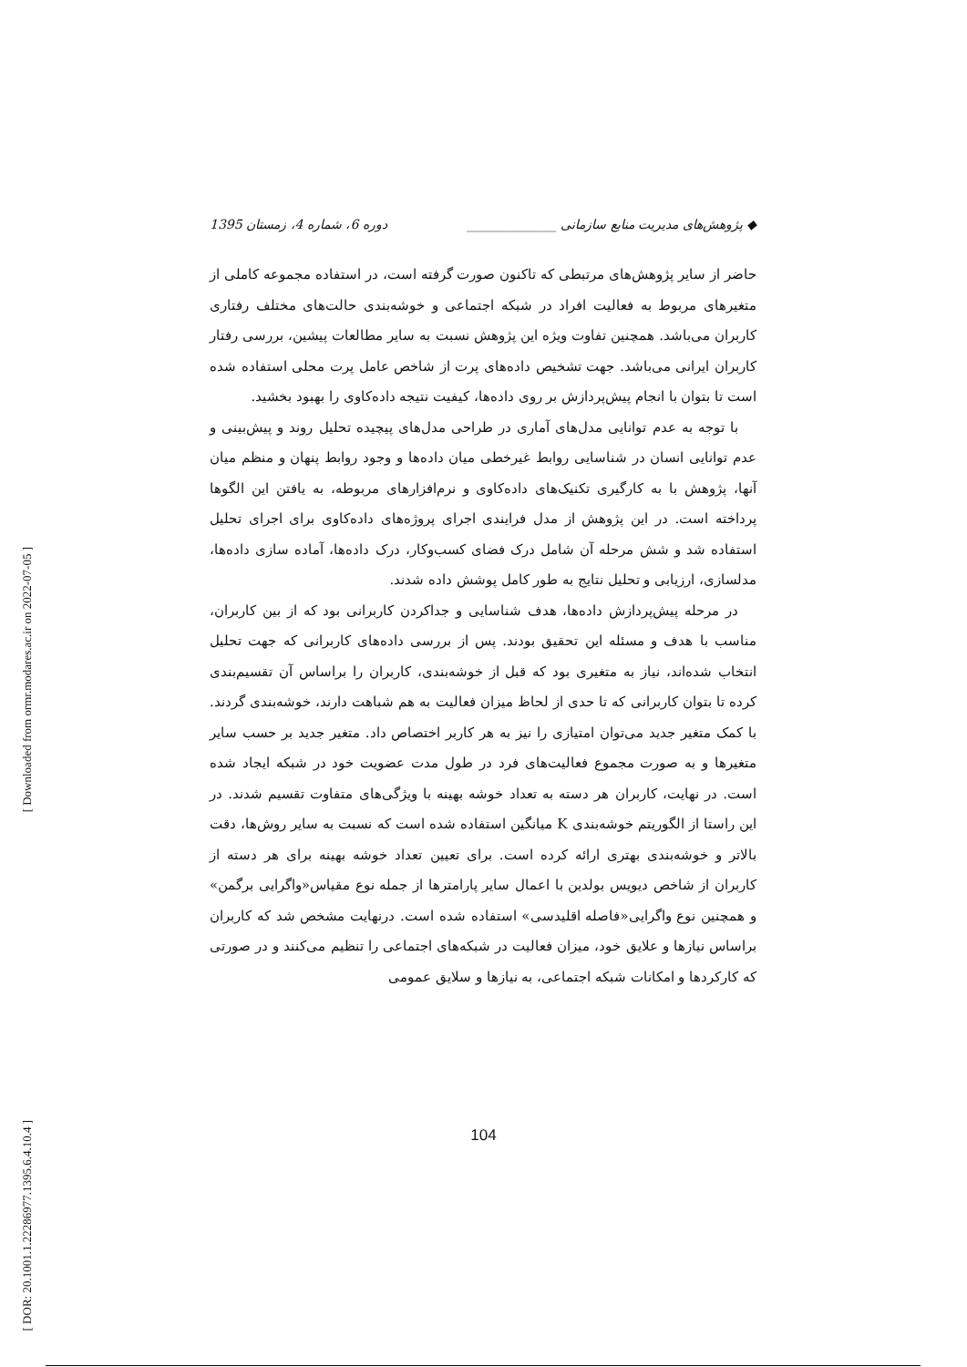[ Downloaded from ormr.modares.ac.ir on 2022-07-05 ]
[ DOR: 20.1001.1.22286977.1395.6.4.10.4 ]
◆ پژوهش‌های مدیریت منابع سازمانی ______________ دوره 6، شماره 4، زمستان 1395
حاضر از سایر پژوهش‌های مرتبطی که تاکنون صورت گرفته است، در استفاده مجموعه کاملی از متغیرهای مربوط به فعالیت افراد در شبکه اجتماعی و خوشه‌بندی حالت‌های مختلف رفتاری کاربران می‌باشد. همچنین تفاوت ویژه این پژوهش نسبت به سایر مطالعات پیشین، بررسی رفتار کاربران ایرانی می‌باشد. جهت تشخیص داده‌های پرت از شاخص عامل پرت محلی استفاده شده است تا بتوان با انجام پیش‌پردازش بر روی داده‌ها، کیفیت نتیجه داده‌کاوی را بهبود بخشید.
با توجه به عدم توانایی مدل‌های آماری در طراحی مدل‌های پیچیده تحلیل روند و پیش‌بینی و عدم توانایی انسان در شناسایی روابط غیرخطی میان داده‌ها و وجود روابط پنهان و منظم میان آنها، پژوهش با به کارگیری تکنیک‌های داده‌کاوی و نرم‌افزارهای مربوطه، به یافتن این الگوها پرداخته است. در این پژوهش از مدل فرایندی اجرای پروژه‌های داده‌کاوی برای اجرای تحلیل استفاده شد و شش مرحله آن شامل درک فضای کسب‌وکار، درک داده‌ها، آماده سازی داده‌ها، مدلسازی، ارزیابی و تحلیل نتایج به طور کامل پوشش داده شدند.
در مرحله پیش‌پردازش داده‌ها، هدف شناسایی و جداکردن کاربرانی بود که از بین کاربران، مناسب با هدف و مسئله این تحقیق بودند. پس از بررسی داده‌های کاربرانی که جهت تحلیل انتخاب شده‌اند، نیاز به متغیری بود که قبل از خوشه‌بندی، کاربران را براساس آن تقسیم‌بندی کرده تا بتوان کاربرانی که تا حدی از لحاظ میزان فعالیت به هم شباهت دارند، خوشه‌بندی گردند. با کمک متغیر جدید می‌توان امتیازی را نیز به هر کاربر اختصاص داد. متغیر جدید بر حسب سایر متغیرها و به صورت مجموع فعالیت‌های فرد در طول مدت عضویت خود در شبکه ایجاد شده است. در نهایت، کاربران هر دسته به تعداد خوشه بهینه با ویژگی‌های متفاوت تقسیم شدند. در این راستا از الگوریتم خوشه‌بندی K میانگین استفاده شده است که نسبت به سایر روش‌ها، دقت بالاتر و خوشه‌بندی بهتری ارائه کرده است. برای تعیین تعداد خوشه بهینه برای هر دسته از کاربران از شاخص دیویس بولدین با اعمال سایر پارامترها از جمله نوع مقیاس«واگرایی برگمن» و همچنین نوع واگرایی«فاصله اقلیدسی» استفاده شده است. درنهایت مشخص شد که کاربران براساس نیازها و علایق خود، میزان فعالیت در شبکه‌های اجتماعی را تنظیم می‌کنند و در صورتی که کارکردها و امکانات شبکه اجتماعی، به نیازها و سلایق عمومی
104